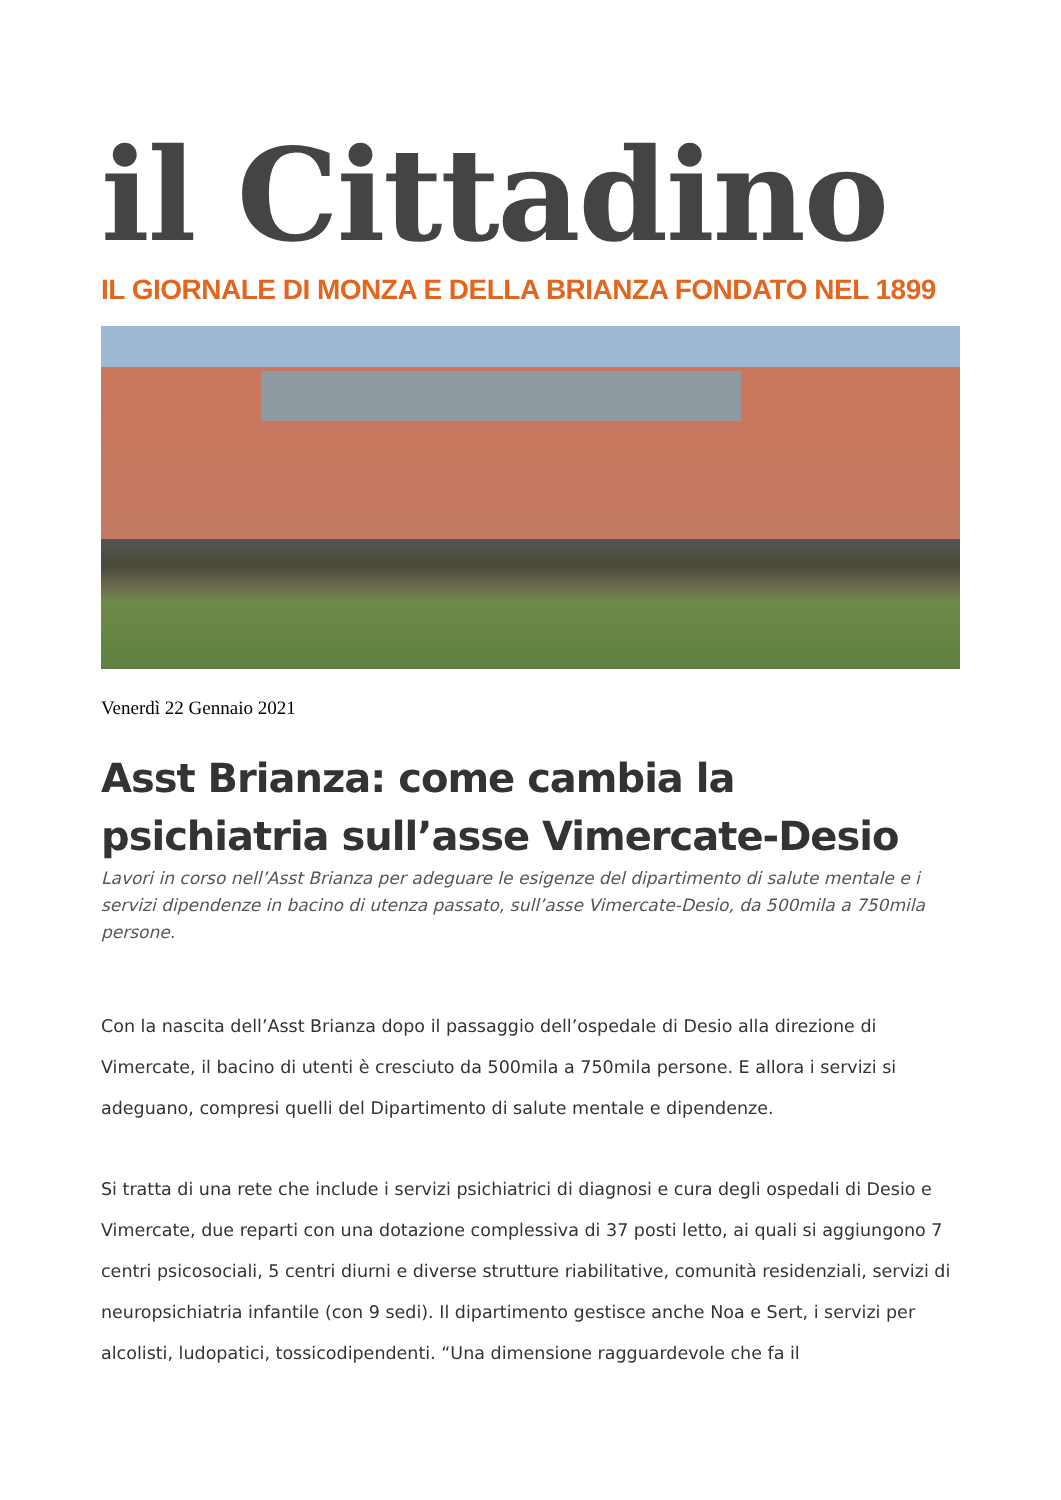il Cittadino
IL GIORNALE DI MONZA E DELLA BRIANZA FONDATO NEL 1899
Venerdì 22 Gennaio 2021
Asst Brianza: come cambia la psichiatria sull’asse Vimercate-Desio
Lavori in corso nell’Asst Brianza per adeguare le esigenze del dipartimento di salute mentale e i servizi dipendenze in bacino di utenza passato, sull’asse Vimercate-Desio, da 500mila a 750mila persone.
Con la nascita dell’Asst Brianza dopo il passaggio dell’ospedale di Desio alla direzione di Vimercate, il bacino di utenti è cresciuto da 500mila a 750mila persone. E allora i servizi si adeguano, compresi quelli del Dipartimento di salute mentale e dipendenze.
Si tratta di una rete che include i servizi psichiatrici di diagnosi e cura degli ospedali di Desio e Vimercate, due reparti con una dotazione complessiva di 37 posti letto, ai quali si aggiungono 7 centri psicosociali, 5 centri diurni e diverse strutture riabilitative, comunità residenziali, servizi di neuropsichiatria infantile (con 9 sedi). Il dipartimento gestisce anche Noa e Sert, i servizi per alcolisti, ludopatici, tossicodipendenti. “Una dimensione ragguardevole che fa il